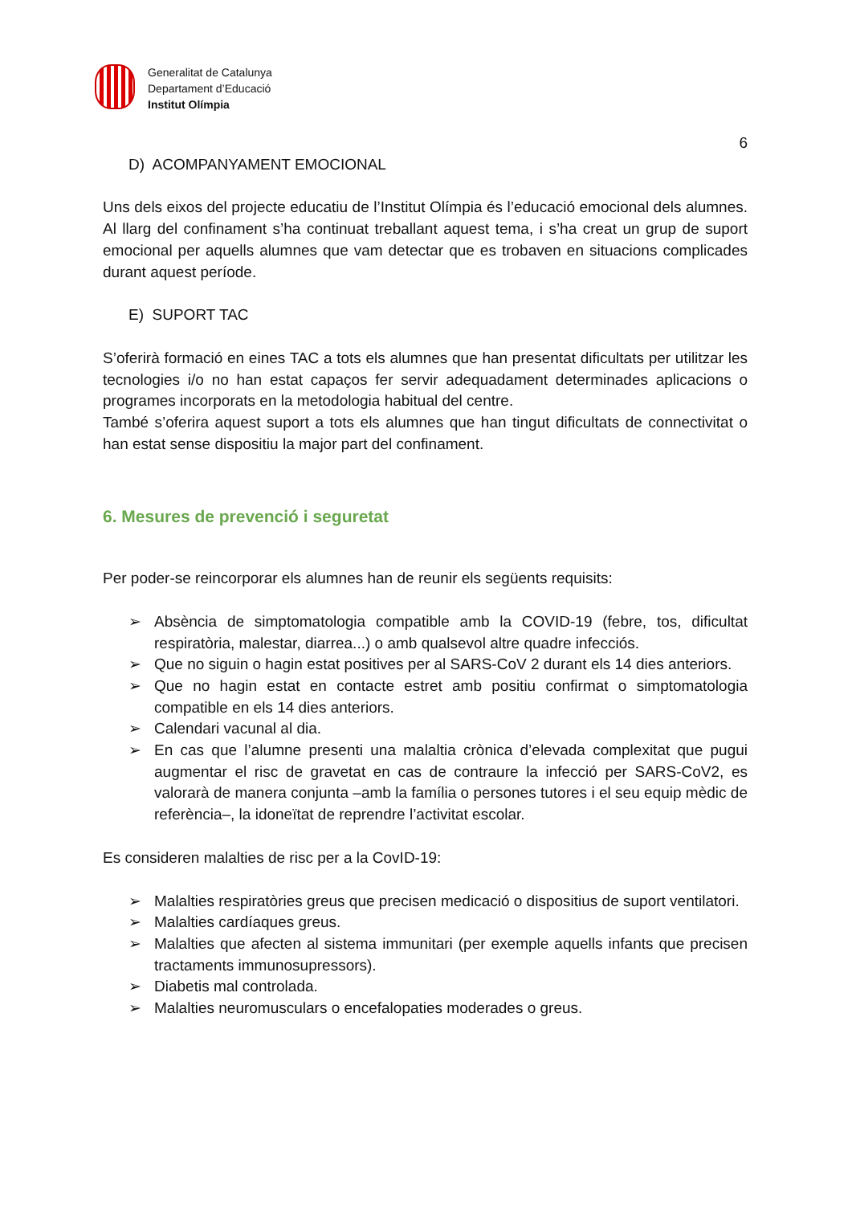Generalitat de Catalunya
Departament d’Educació
Institut Olímpia
6
D) ACOMPANYAMENT EMOCIONAL
Uns dels eixos del projecte educatiu de l’Institut Olímpia és l’educació emocional dels alumnes. Al llarg del confinament s’ha continuat treballant aquest tema, i s’ha creat un grup de suport emocional per aquells alumnes que vam detectar que es trobaven en situacions complicades durant aquest període.
E) SUPORT TAC
S’oferirà formació en eines TAC a tots els alumnes que han presentat dificultats per utilitzar les tecnologies i/o no han estat capaços fer servir adequadament determinades aplicacions o programes incorporats en la metodologia habitual del centre.
També s’oferira aquest suport a tots els alumnes que han tingut dificultats de connectivitat o han estat sense dispositiu la major part del confinament.
6. Mesures de prevenció i seguretat
Per poder-se reincorporar els alumnes han de reunir els següents requisits:
➢ Absència de simptomatologia compatible amb la COVID-19 (febre, tos, dificultat respiratòria, malestar, diarrea...) o amb qualsevol altre quadre infecciós.
➢ Que no siguin o hagin estat positives per al SARS-CoV 2 durant els 14 dies anteriors.
➢ Que no hagin estat en contacte estret amb positiu confirmat o simptomatologia compatible en els 14 dies anteriors.
➢ Calendari vacunal al dia.
➢ En cas que l’alumne presenti una malaltia crònica d’elevada complexitat que pugui augmentar el risc de gravetat en cas de contraure la infecció per SARS-CoV2, es valorarà de manera conjunta –amb la família o persones tutores i el seu equip mèdic de referència–, la idoneïtat de reprendre l’activitat escolar.
Es consideren malalties de risc per a la CovID-19:
➢ Malalties respiratòries greus que precisen medicació o dispositius de suport ventilatori.
➢ Malalties cardíaques greus.
➢ Malalties que afecten al sistema immunitari (per exemple aquells infants que precisen tractaments immunosupressors).
➢ Diabetis mal controlada.
➢ Malalties neuromusculars o encefalopaties moderades o greus.